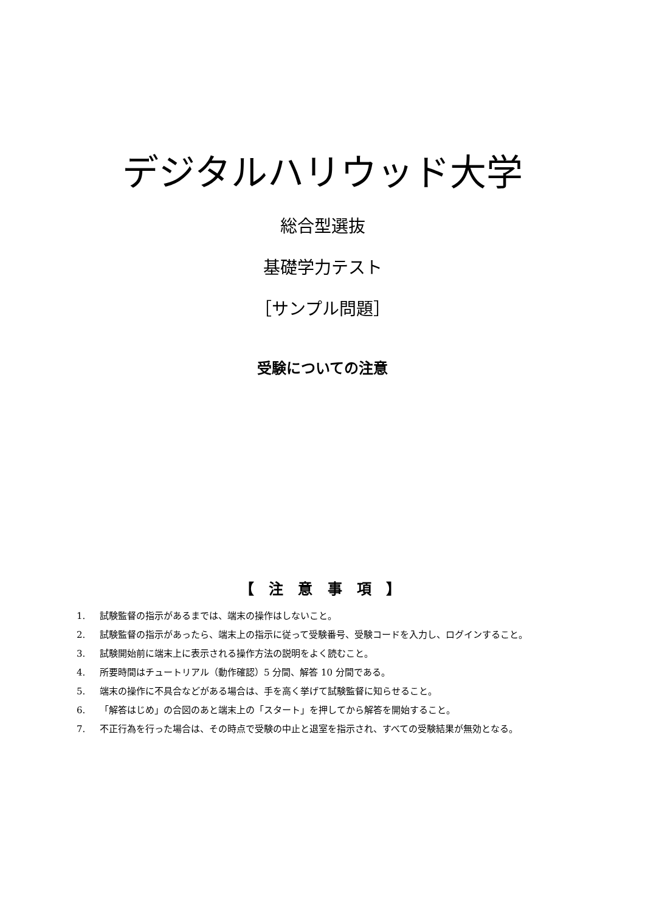デジタルハリウッド大学
総合型選抜
基礎学力テスト
［サンプル問題］
受験についての注意
【 注 意 事 項 】
1. 試験監督の指示があるまでは、端末の操作はしないこと。
2. 試験監督の指示があったら、端末上の指示に従って受験番号、受験コードを入力し、ログインすること。
3. 試験開始前に端末上に表示される操作方法の説明をよく読むこと。
4. 所要時間はチュートリアル（動作確認）5 分間、解答 10 分間である。
5. 端末の操作に不具合などがある場合は、手を高く挙げて試験監督に知らせること。
6. 「解答はじめ」の合図のあと端末上の「スタート」を押してから解答を開始すること。
7. 不正行為を行った場合は、その時点で受験の中止と退室を指示され、すべての受験結果が無効となる。